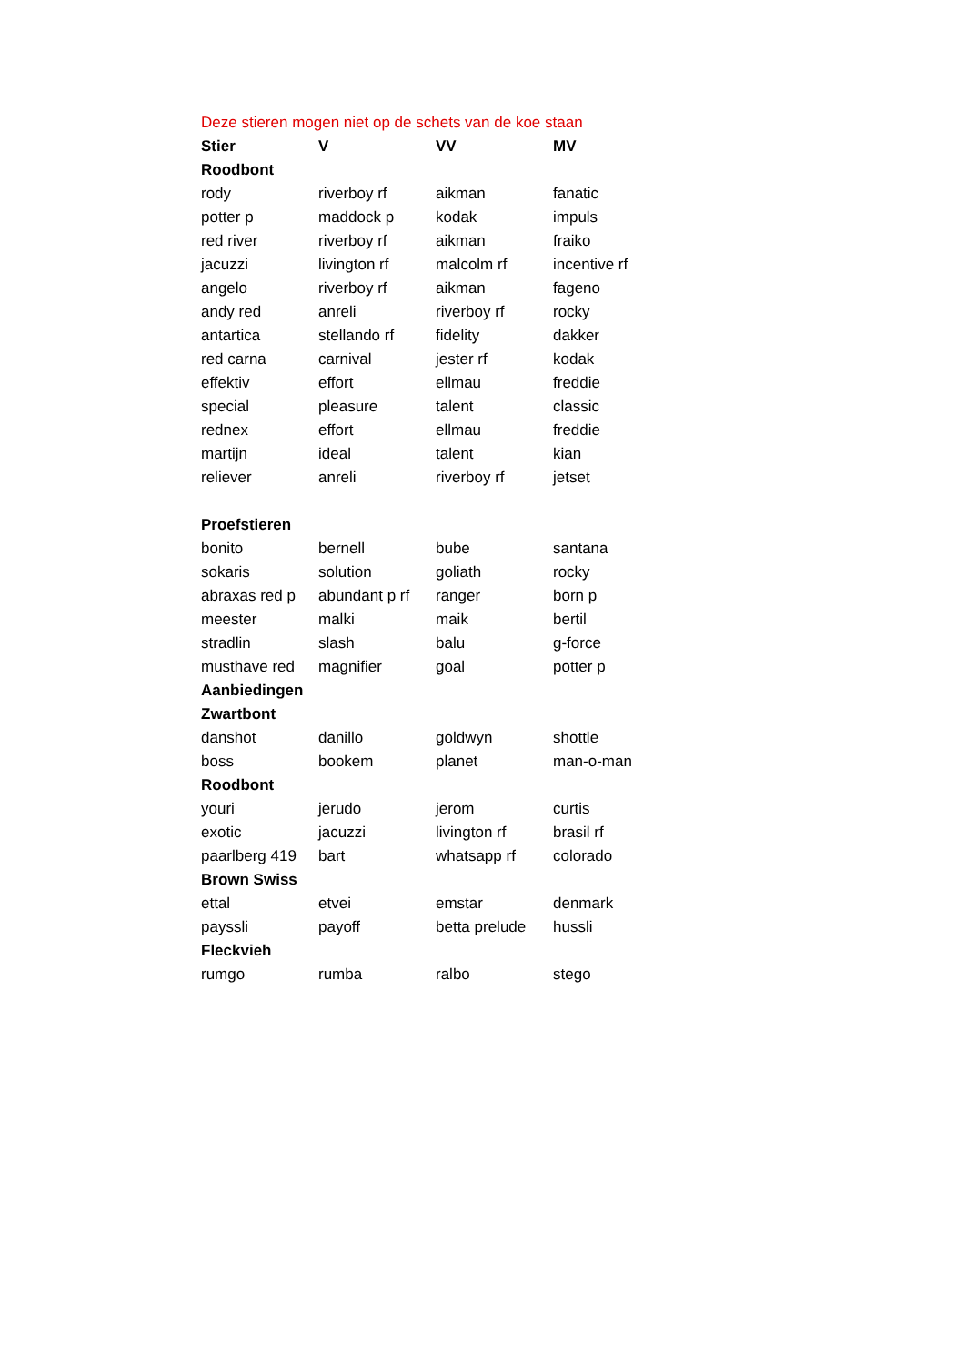Deze stieren mogen niet op de schets van de koe staan
| Stier | V | VV | MV |
| --- | --- | --- | --- |
| Roodbont | | | |
| rody | riverboy rf | aikman | fanatic |
| potter p | maddock p | kodak | impuls |
| red river | riverboy rf | aikman | fraiko |
| jacuzzi | livington rf | malcolm rf | incentive rf |
| angelo | riverboy rf | aikman | fageno |
| andy red | anreli | riverboy rf | rocky |
| antartica | stellando rf | fidelity | dakker |
| red carna | carnival | jester rf | kodak |
| effektiv | effort | ellmau | freddie |
| special | pleasure | talent | classic |
| rednex | effort | ellmau | freddie |
| martijn | ideal | talent | kian |
| reliever | anreli | riverboy rf | jetset |
| Proefstieren | | | |
| bonito | bernell | bube | santana |
| sokaris | solution | goliath | rocky |
| abraxas red p | abundant p rf | ranger | born p |
| meester | malki | maik | bertil |
| stradlin | slash | balu | g-force |
| musthave red | magnifier | goal | potter p |
| Aanbiedingen | | | |
| Zwartbont | | | |
| danshot | danillo | goldwyn | shottle |
| boss | bookem | planet | man-o-man |
| Roodbont | | | |
| youri | jerudo | jerom | curtis |
| exotic | jacuzzi | livington rf | brasil rf |
| paarlberg 419 | bart | whatsapp rf | colorado |
| Brown Swiss | | | |
| ettal | etvei | emstar | denmark |
| payssli | payoff | betta prelude | hussli |
| Fleckvieh | | | |
| rumgo | rumba | ralbo | stego |